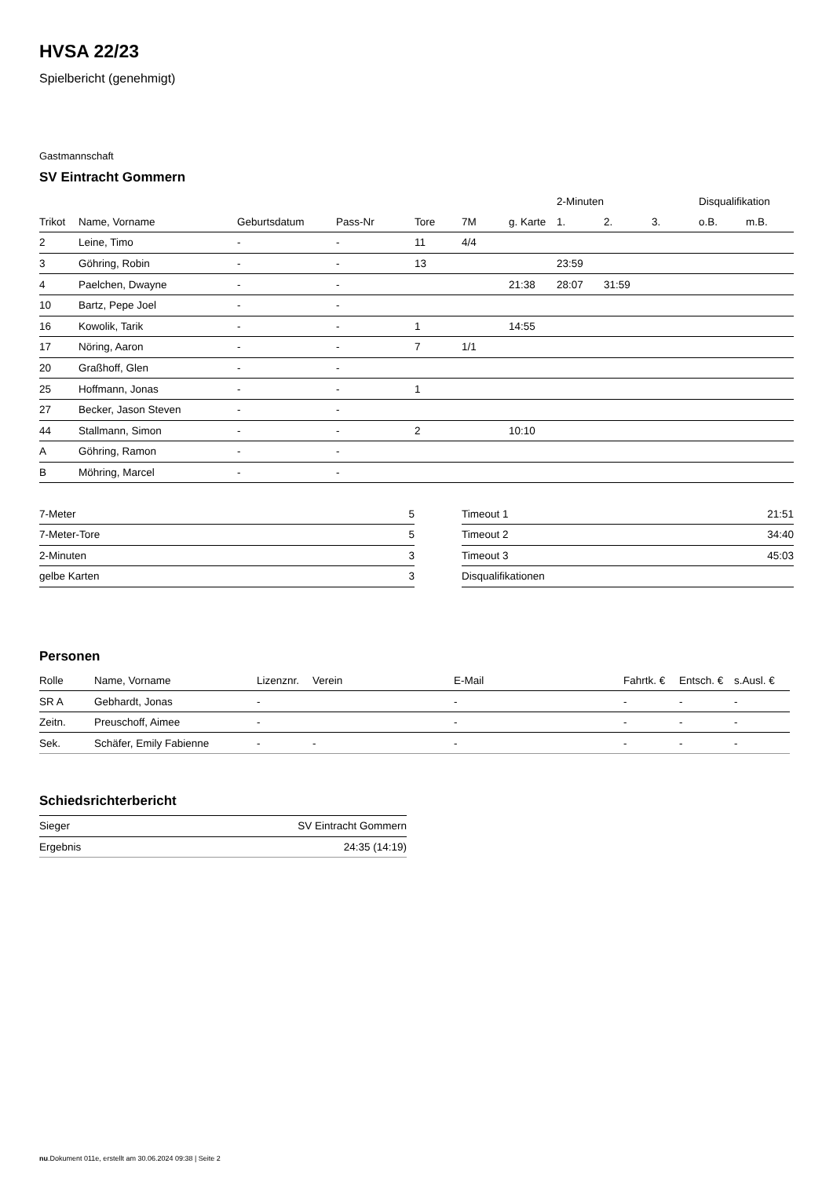HVSA 22/23
Spielbericht (genehmigt)
Gastmannschaft
SV Eintracht Gommern
| | | | | | | | 2-Minuten | | | Disqualifikation | |
| --- | --- | --- | --- | --- | --- | --- | --- | --- | --- | --- | --- |
| Trikot | Name, Vorname | Geburtsdatum | Pass-Nr | Tore | 7M | g. Karte | 1. | 2. | 3. | o.B. | m.B. |
| 2 | Leine, Timo | - | - | 11 | 4/4 | | | | | | |
| 3 | Göhring, Robin | - | - | 13 | | | 23:59 | | | | |
| 4 | Paelchen, Dwayne | - | - | | | 21:38 | 28:07 | 31:59 | | | |
| 10 | Bartz, Pepe Joel | - | - | | | | | | | | |
| 16 | Kowolik, Tarik | - | - | 1 | | 14:55 | | | | | |
| 17 | Nöring, Aaron | - | - | 7 | 1/1 | | | | | | |
| 20 | Graßhoff, Glen | - | - | | | | | | | | |
| 25 | Hoffmann, Jonas | - | - | 1 | | | | | | | |
| 27 | Becker, Jason Steven | - | - | | | | | | | | |
| 44 | Stallmann, Simon | - | - | 2 | | 10:10 | | | | | |
| A | Göhring, Ramon | - | - | | | | | | | | |
| B | Möhring, Marcel | - | - | | | | | | | | |
| 7-Meter | 5 |
| 7-Meter-Tore | 5 |
| 2-Minuten | 3 |
| gelbe Karten | 3 |
| Timeout 1 | 21:51 |
| Timeout 2 | 34:40 |
| Timeout 3 | 45:03 |
| Disqualifikationen | |
Personen
| Rolle | Name, Vorname | Lizenznr. | Verein | E-Mail | Fahrtk. € | Entsch. € | s.Ausl. € |
| --- | --- | --- | --- | --- | --- | --- | --- |
| SR A | Gebhardt, Jonas | - | | - | - | - | - |
| Zeitn. | Preuschoff, Aimee | - | | - | - | - | - |
| Sek. | Schäfer, Emily Fabienne | - | - | - | - | - | - |
Schiedsrichterbericht
| Sieger | SV Eintracht Gommern |
| Ergebnis | 24:35 (14:19) |
nu.Dokument 011e, erstellt am 30.06.2024 09:38 | Seite 2